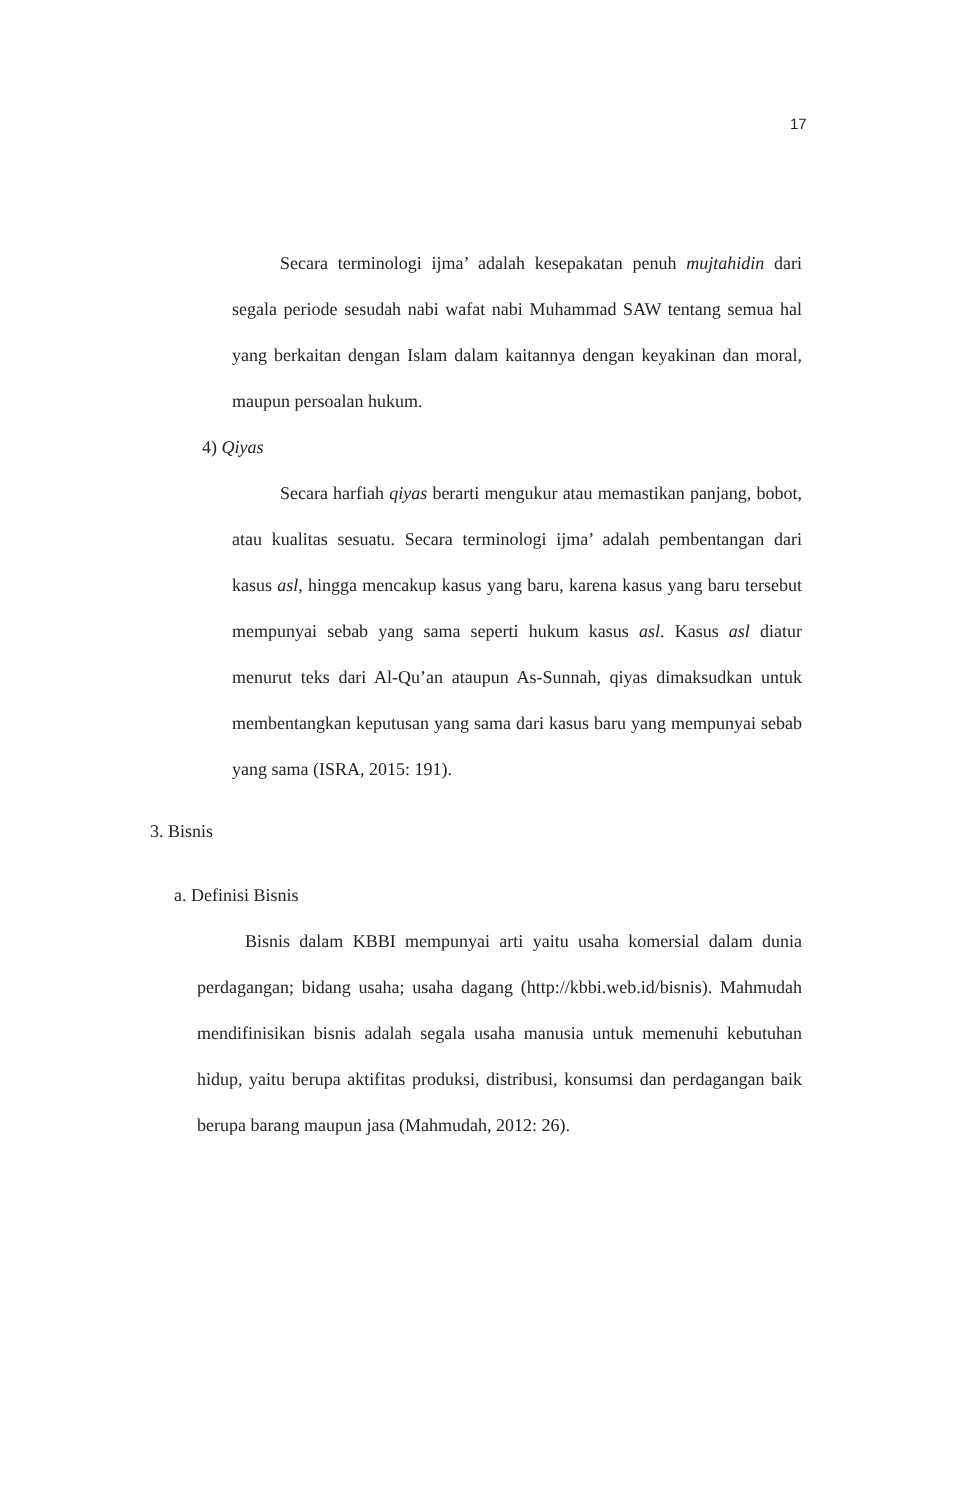17
Secara terminologi ijma’ adalah kesepakatan penuh mujtahidin dari segala periode sesudah nabi wafat nabi Muhammad SAW tentang semua hal yang berkaitan dengan Islam dalam kaitannya dengan keyakinan dan moral, maupun persoalan hukum.
4) Qiyas
Secara harfiah qiyas berarti mengukur atau memastikan panjang, bobot, atau kualitas sesuatu. Secara terminologi ijma’ adalah pembentangan dari kasus asl, hingga mencakup kasus yang baru, karena kasus yang baru tersebut mempunyai sebab yang sama seperti hukum kasus asl. Kasus asl diatur menurut teks dari Al-Qu’an ataupun As-Sunnah, qiyas dimaksudkan untuk membentangkan keputusan yang sama dari kasus baru yang mempunyai sebab yang sama (ISRA, 2015: 191).
3. Bisnis
a. Definisi Bisnis
Bisnis dalam KBBI mempunyai arti yaitu usaha komersial dalam dunia perdagangan; bidang usaha; usaha dagang (http://kbbi.web.id/bisnis). Mahmudah mendifinisikan bisnis adalah segala usaha manusia untuk memenuhi kebutuhan hidup, yaitu berupa aktifitas produksi, distribusi, konsumsi dan perdagangan baik berupa barang maupun jasa (Mahmudah, 2012: 26).